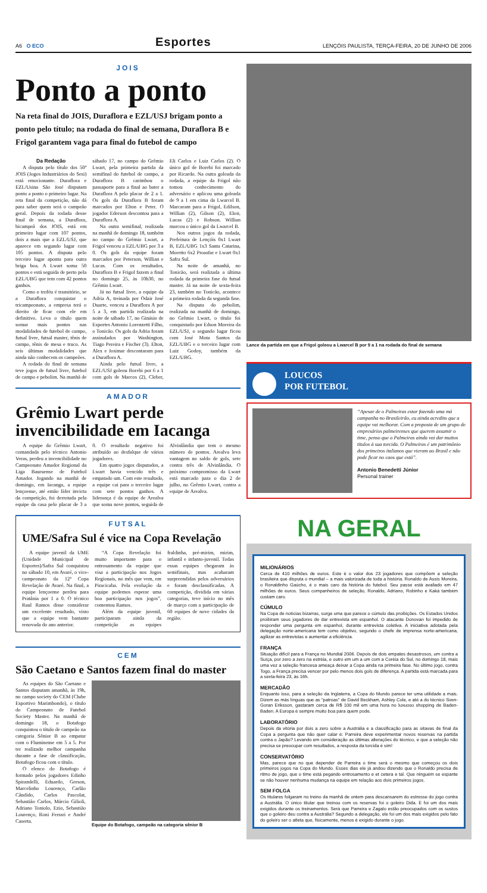A6 O ECO Esportes LENÇÓIS PAULISTA, TERÇA-FEIRA, 20 DE JUNHO DE 2006
JOIS
Ponto a ponto
Na reta final do JOIS, Duraflora e EZL/USJ brigam ponto a ponto pelo título; na rodada do final de semana, Duraflora B e Frigol garantem vaga para final do futebol de campo
Da Redação
A disputa pelo título dos 50º JOIS (Jogos Industriários do Sesi) está emocionante. Duraflora e EZL/Usina São José disputam ponto a ponto o primeiro lugar. Na reta final da competição, não dá para saber quem será o campeão geral. Depois da rodada desse final de semana, a Duraflora, bicampeã dos JOIS, está em primeiro lugar com 107 pontos, dois a mais que a EZL/USJ, que aparece em segundo lugar com 105 pontos. A disputa pelo terceiro lugar aponta para outra briga boa. A Lwart soma 50 pontos e está seguida de perto pela EZL/UBG que tem com 42 pontos ganhos.
Como o troféu é transitório, se a Duraflora conquistar o tricampeonato, a empresa terá o direito de ficar com ele em definitivo. Leva o título quem somar mais pontos nas modalidades de futebol de campo, futsal livre, futsal master, tênis de campo, tênis de mesa e truco. As seis últimas modalidades que ainda não conhecem os campeões.
A rodada do final de semana teve jogos de futsal livre, futebol de campo e pebolim. Na manhã de sábado 17, no campo do Grêmio Lwart, pela primeira partida da semifinal do futebol de campo, a Duraflora B carimbou o passaporte para a final ao bater a Duraflora A pelo placar de 2 a 1. Os gols da Duraflora B foram marcados por Elton e Peter. O jogador Ederson descontou para a Duraflora A.
Na outra semifinal, realizada na manhã de domingo 18, também no campo do Grêmio Lwart, a Frigol venceu a EZL/UBG por 3 a 0. Os gols da equipe foram marcados por Peterson, Willian e Lucas. Com os resultados, Duraflora B e Frigol fazem a final no domingo 25, às 10h30, no Grêmio Lwart.
Já no futsal livre, a equipe da Adria A, treinada por Odair José Duarte, venceu a Duraflora A por 5 a 3, em partida realizada na noite de sábado 17, no Ginásio de Esportes Antonio Lorenzetti Filho, o Tonicão. Os gols da Adria foram assinalados por Washington, Tiago Pereira e Fischer (3). Elton, Alex e Josimar descontaram para a Duraflora A.
Ainda pelo futsal livre, a EZL/USJ goleou Borebi por 6 a 1 com gols de Marcos (2), Cleber, Eli Carlos e Luiz Carlos (2). O único gol de Borebi foi marcado por Ricardo. Na outra goleada da rodada, a equipe da Frigol não tomou conhecimento do adversário e aplicou uma goleada de 9 a 1 em cima da Lwarcel B. Marcaram para a Frigol, Edilson, Willian (2), Gilson (2), Eloir, Lucas (2) e Robson. Willian marcou o único gol da Lwarcel B.
Nos outros jogos da rodada, Prefeitura de Lençóis 0x1 Lwart B, EZL/UBG 1x3 Santa Catarina, Moretto 6x2 Proasfar e Lwart 0x1 Safra Sul.
Na noite de amanhã, no Tonicão, será realizada a última rodada da primeira fase do futsal master. Já na noite de sexta-feira 23, também no Tonicão, acontece a primeira rodada da segunda fase.
Na disputa do pebolim, realizada na manhã de domingo, no Grêmio Lwart, o título foi conquistado por Edson Moreira da EZL/USJ, o segundo lugar ficou com José Mota Santos da EZL/UBG e o terceiro lugar com Luiz Godoy, também da EZL/UBG.
AMADOR
Grêmio Lwart perde invencibilidade em Iacanga
A equipe do Grêmio Lwart, comandada pelo técnico Antonio Veras, perdeu a invencibilidade no Campeonato Amador Regional da Liga Bauruense de Futebol Amador. Jogando na manhã de domingo, em Iacanga, a equipe lençoense, até então líder invicta da competição, foi derrotada pela equipe da casa pelo placar de 3 a 0. O resultado negativo foi atribuído ao desfalque de vários jogadores.
Em quatro jogos disputados, a Lwart havia vencido três e empatado um. Com este resultado, a equipe cai para o terceiro lugar com sete pontos ganhos. A liderança é da equipe de Arealva que soma nove pontos, seguida de Alvinlândia que tem o mesmo número de pontos. Arealva leva vantagem no saldo de gols, sete contra três de Alvinlândia. O próximo compromisso da Lwart está marcado para o dia 2 de julho, no Grêmio Lwart, contra a equipe de Arealva.
FUTSAL
UME/Safra Sul é vice na Copa Revelação
A equipe juvenil da UME (Unidade Municipal de Esportes)/Safra Sul conquistou no sábado 10, em Avaré, o vice-campeonato da 12ª Copa Revelação de Avaré. Na final, a equipe lençoense perdeu para Pratânia por 1 a 0. O técnico Raul Ramos disse considerar um excelente resultado, visto que a equipe vem bastante renovada do ano anterior.
“A Copa Revelação foi muito importante para o entrosamento da equipe que visa a participação nos Jogos Regionais, no mês que vem, em Piracicaba. Pela evolução da equipe podemos esperar uma boa participação nos jogos”, comentou Ramos.
Além da equipe juvenil, participaram ainda da competição as equipes fraldinha, pré-mirim, mirim, infantil e infanto-juvenil. Todas essas equipes chegaram às semifinais, mas acabaram surpreendidas pelos adversários e foram desclassificadas. A competição, dividida em várias categorias, teve início no mês de março com a participação de 60 equipes de nove cidades da região.
CEM
São Caetano e Santos fazem final do master
As equipes do São Caetano e Santos disputam amanhã, às 19h, no campo society do CEM (Clube Esportivo Marimbondo), o título do Campeonato de Futebol Society Master. Na manhã de domingo 18, o Botafogo conquistou o título de campeão na categoria Sênior B ao empatar com o Fluminense em 5 a 5. Por ter realizado melhor campanha durante a fase de classificação, Botafogo ficou com o título.
O elenco do Botafogo é formado pelos jogadores Edinho Spirandelli, Eduardo, Gerson, Marcelinho Lourenço, Carlão Cândido, Carlos Pascolat, Sebastião Carlos, Márcio Gilioli, Adriano Toniolo, Ezio, Sebastião Lourenço, Roni Ferrari e André Caserta.
Equipe do Botafogo, campeão na categoria sênior B
Lance da partida em que a Frigol goleou a Lwarcel B por 9 a 1 na rodada do final de semana
LOUCOS
POR FUTEBOL
“Apesar de o Palmeiras estar fazendo uma má campanha no Brasileirão, eu ainda acredito que a equipe vai melhorar. Com a proposta de um grupo de empresários palmeirenses que querem assumir o time, penso que o Palmeiras ainda vai dar muitos títulos à sua torcida. O Palmeiras é um patrimônio dos primeiros italianos que vieram ao Brasil e não pode ficar no caos que está”.
Antonio Benedetti Júnior
Personal trainer
NA GERAL
MILIONÁRIOS
Cerca de 410 milhões de euros. Este é o valor dos 23 jogadores que compõem a seleção brasileira que disputa o mundial – a mais valorizada de toda a história. Ronaldo de Assis Moreira, o Ronaldinho Gaúcho, é o mais caro da história do futebol. Seu passe está avaliado em 47 milhões de euros. Seus companheiros de seleção, Ronaldo, Adriano, Robinho e Kaká também custam caro.
CÚMULO
Na Copa de notícias bizarras, surge uma que parece o cúmulo das proibições. Os Estados Unidos proibiram seus jogadores de dar entrevista em espanhol. O atacante Donovan foi impedido de responder uma pergunta em espanhol, durante entrevista coletiva. A iniciativa adotada pela delegação norte-americana tem como objetivo, segundo o chefe de imprensa norte-americana, agilizar as entrevistas e aumentar a eficiência.
FRANÇA
Situação difícil para a França no Mundial 2006. Depois de dois empates desastrosos, um contra a Suíça, por zero a zero na estréia, e outro em um a um com a Coréia do Sul, no domingo 18, mais uma vez a seleção francesa ameaça deixar a Copa ainda na primeira fase. No último jogo, contra Togo, a França precisa vencer por pelo menos dois gols de diferença. A partida está marcada para a sexta-feira 23, às 16h.
MERCADÃO
Enquanto isso, para a seleção da Inglaterra, a Copa do Mundo parece ter uma utilidade a mais. Dizem as más línguas que as “patroas” de David Beckham, Ashley Cole, e até a do técnico Sven-Goran Eriksson, gastaram cerca de R$ 100 mil em uma hora no luxuoso shopping de Baden-Baden. A Europa é sempre muito boa para quem pode.
LABORATÓRIO
Depois da vitória por dois a zero sobre a Austrália e a classificação para as oitavas de final da Copa a pergunta que não quer calar é: Parreira deve experimentar novos reservas na partida contra o Japão? Levando em consideração as últimas alterações do técnico, e que a seleção não precisa se preocupar com resultados, a resposta da torcida é sim!
CONSERVATÓRIO
Mas, parece que no que depender de Parreira o time será o mesmo que começou os dois primeiros jogos na Copa do Mundo. Esses dias ele já andou dizendo que o Ronaldo precisa de ritmo de jogo, que o time está pegando entrosamento e et cetera e tal. Que ninguém se espante se não houver nenhuma mudança na equipe em relação aos dois primeiros jogos.
SEM FOLGA
Os titulares folgaram no treino da manhã de ontem para descansarem do estresse do jogo contra a Austrália. O único titular que treinou com os reservas foi o goleiro Dida. E foi um dos mais exigidos durante os treinamentos. Será que Parreira e Zagalo estão preocupados com os sustos que o goleiro deu contra a Austrália? Segundo a delegação, ele foi um dos mais exigidos pelo fato do goleiro ser o atleta que, fisicamente, menos é exigido durante o jogo.